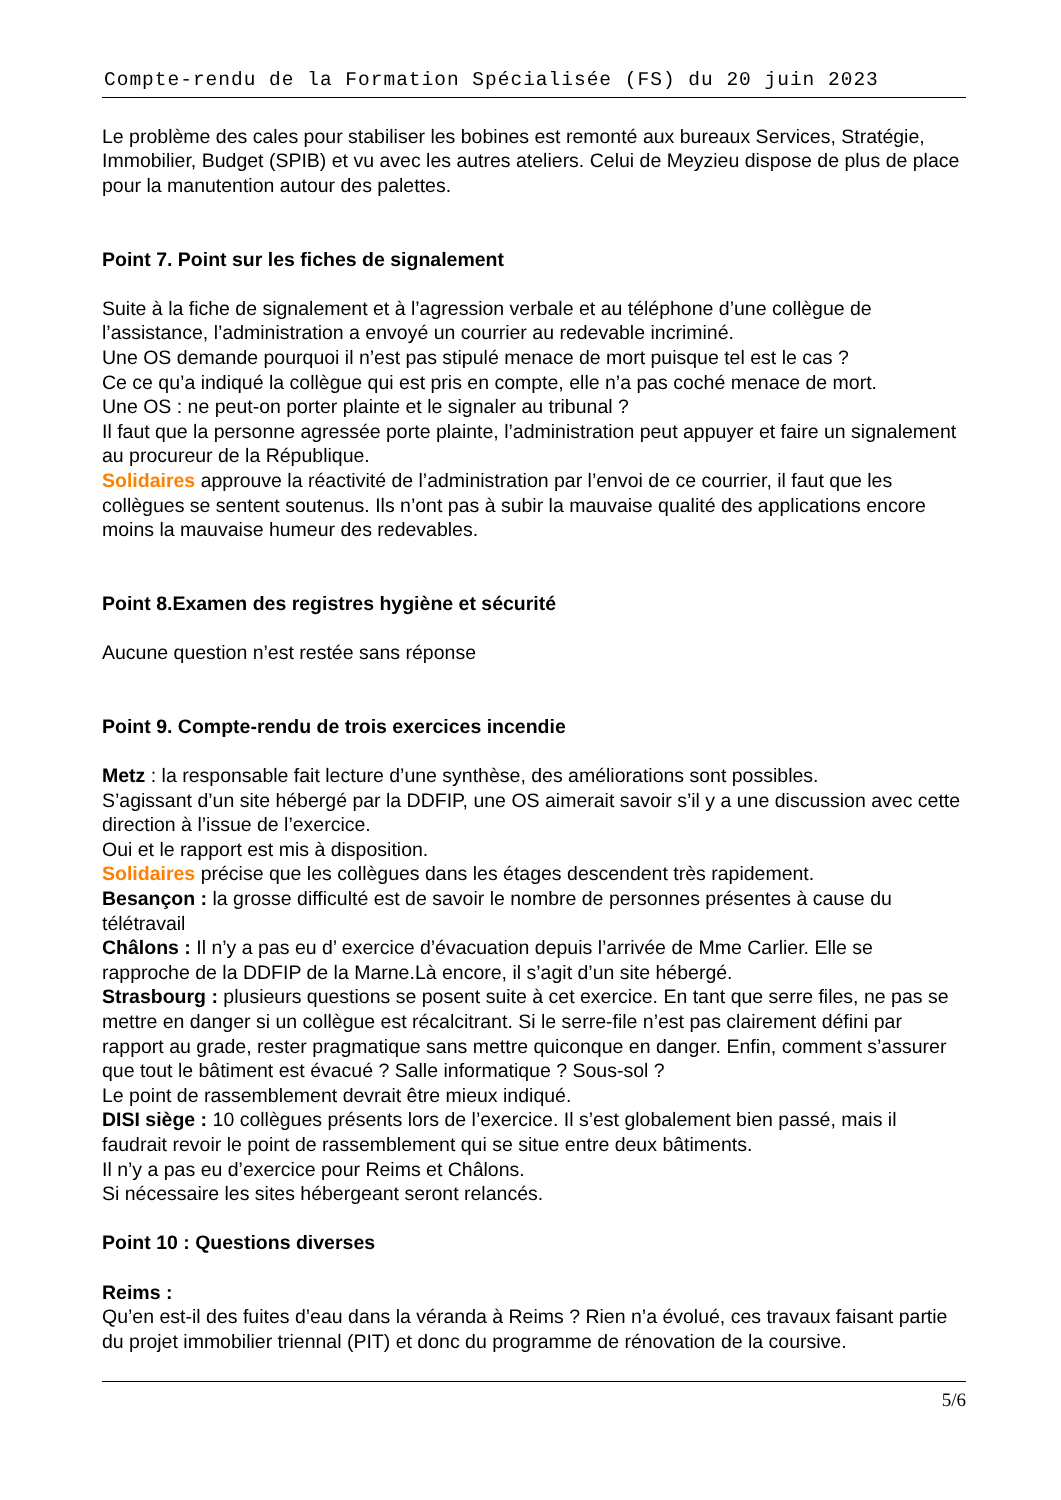Compte-rendu de la Formation Spécialisée (FS) du 20 juin 2023
Le problème des cales pour stabiliser les bobines est remonté aux bureaux Services, Stratégie, Immobilier, Budget (SPIB) et vu avec les autres ateliers. Celui de Meyzieu dispose de plus de place pour la manutention autour des palettes.
Point 7. Point sur les fiches de signalement
Suite à la fiche de signalement et à l’agression verbale et au téléphone d’une collègue de l’assistance, l’administration a envoyé un courrier au redevable incriminé.
Une OS demande pourquoi il n’est pas stipulé menace de mort puisque tel est le cas ?
Ce ce qu’a indiqué la collègue qui est pris en compte, elle n’a pas coché menace de mort.
Une OS : ne peut-on porter plainte et le signaler au tribunal ?
Il faut que la personne agressée porte plainte, l’administration peut appuyer et faire un signalement au procureur de la République.
Solidaires approuve la réactivité de l’administration par l’envoi de ce courrier, il faut que les collègues se sentent soutenus. Ils n’ont pas à subir la mauvaise qualité des applications encore moins la mauvaise humeur des redevables.
Point 8.Examen des registres hygiène et sécurité
Aucune question n’est restée sans réponse
Point 9. Compte-rendu de trois exercices incendie
Metz : la responsable fait lecture d’une synthèse, des améliorations sont possibles.
S’agissant d’un site hébergé par la DDFIP, une OS aimerait savoir s’il y a une discussion avec cette direction à l’issue de l’exercice.
Oui et le rapport est mis à disposition.
Solidaires précise que les collègues dans les étages descendent très rapidement.
Besançon : la grosse difficulté est de savoir le nombre de personnes présentes à cause du télétravail
Châlons : Il n’y a pas eu d’ exercice d’évacuation depuis l’arrivée de Mme Carlier. Elle se rapproche de la DDFIP de la Marne.Là encore, il s’agit d’un site hébergé.
Strasbourg : plusieurs questions se posent suite à cet exercice. En tant que serre files, ne pas se mettre en danger si un collègue est récalcitrant. Si le serre-file n’est pas clairement défini par rapport au grade, rester pragmatique sans mettre quiconque en danger. Enfin, comment s’assurer que tout le bâtiment est évacué ? Salle informatique ? Sous-sol ?
Le point de rassemblement devrait être mieux indiqué.
DISI siège : 10 collègues présents lors de l’exercice. Il s’est globalement bien passé, mais il faudrait revoir le point de rassemblement qui se situe entre deux bâtiments.
Il n’y a pas eu d’exercice pour Reims et Châlons.
Si nécessaire les sites hébergeant seront relancés.
Point 10 : Questions diverses
Reims :
Qu’en est-il des fuites d’eau dans la véranda à Reims ? Rien n’a évolué, ces travaux faisant partie du projet immobilier triennal (PIT) et donc du programme de rénovation de la coursive.
5/6